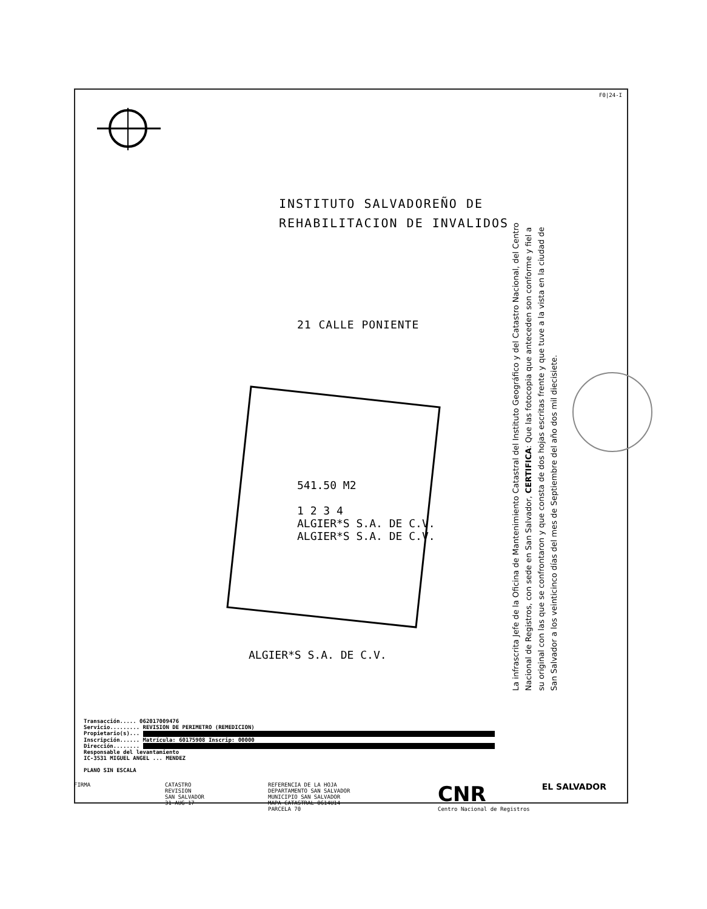F0|24-I
INSTITUTO SALVADOREÑO DE
REHABILITACION DE INVALIDOS
21 CALLE PONIENTE
541.50 M2
1 2 3 4
ALGIER*S S.A. DE C.V.
ALGIER*S S.A. DE C.V.
ALGIER*S S.A. DE C.V.
La infrascrita Jefe de la Oficina de Mantenimiento Catastral del Instituto Geográfico y del Catastro Nacional, del Centro Nacional de Registros, con sede en San Salvador, CERTIFICA: Que las fotocopia que anteceden son conforme y fiel a su original con las que se confrontaron y que consta de dos hojas escritas frente y que tuve a la vista en la ciudad de San Salvador a los veinticinco días del mes de Septiembre del año dos mil diecisiete.
Transacción..... 062017009476
Servicio......... REVISION DE PERIMETRO (REMEDICION)
Propietario(s)...
Inscripción...... Matrícula: 60175908 Inscrip: 00000
Dirección........
Responsable del levantamiento
IC-3531 MIGUEL ANGEL ... MENDEZ
PLANO SIN ESCALA
FIRMA CATASTRO
REVISION
SAN SALVADOR
31-AUG-17
REFERENCIA DE LA HOJA
DEPARTAMENTO SAN SALVADOR
MUNICIPIO SAN SALVADOR
MAPA CATASTRAL 0614U14
PARCELA 70
CNR
Centro Nacional de Registros
EL SALVADOR